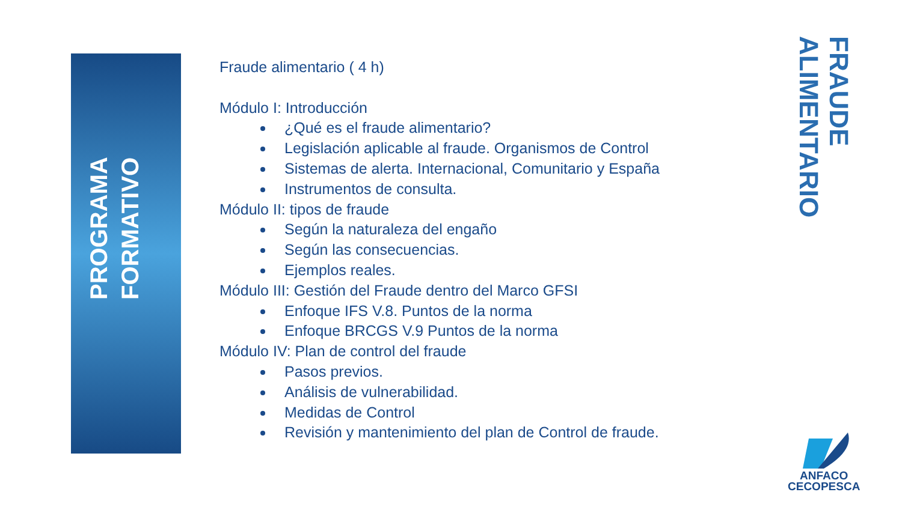PROGRAMA FORMATIVO
Fraude alimentario ( 4 h)
Módulo I: Introducción
¿Qué es el fraude alimentario?
Legislación aplicable al fraude. Organismos de Control
Sistemas de alerta. Internacional, Comunitario y España
Instrumentos de consulta.
Módulo II: tipos de fraude
Según la naturaleza del engaño
Según las consecuencias.
Ejemplos reales.
Módulo III: Gestión del Fraude dentro del Marco GFSI
Enfoque IFS V.8. Puntos de la norma
Enfoque BRCGS V.9 Puntos de la norma
Módulo IV: Plan de control del fraude
Pasos previos.
Análisis de vulnerabilidad.
Medidas de Control
Revisión y mantenimiento del plan de Control de fraude.
FRAUDE ALIMENTARIO
ANFACO
CECOPESCA